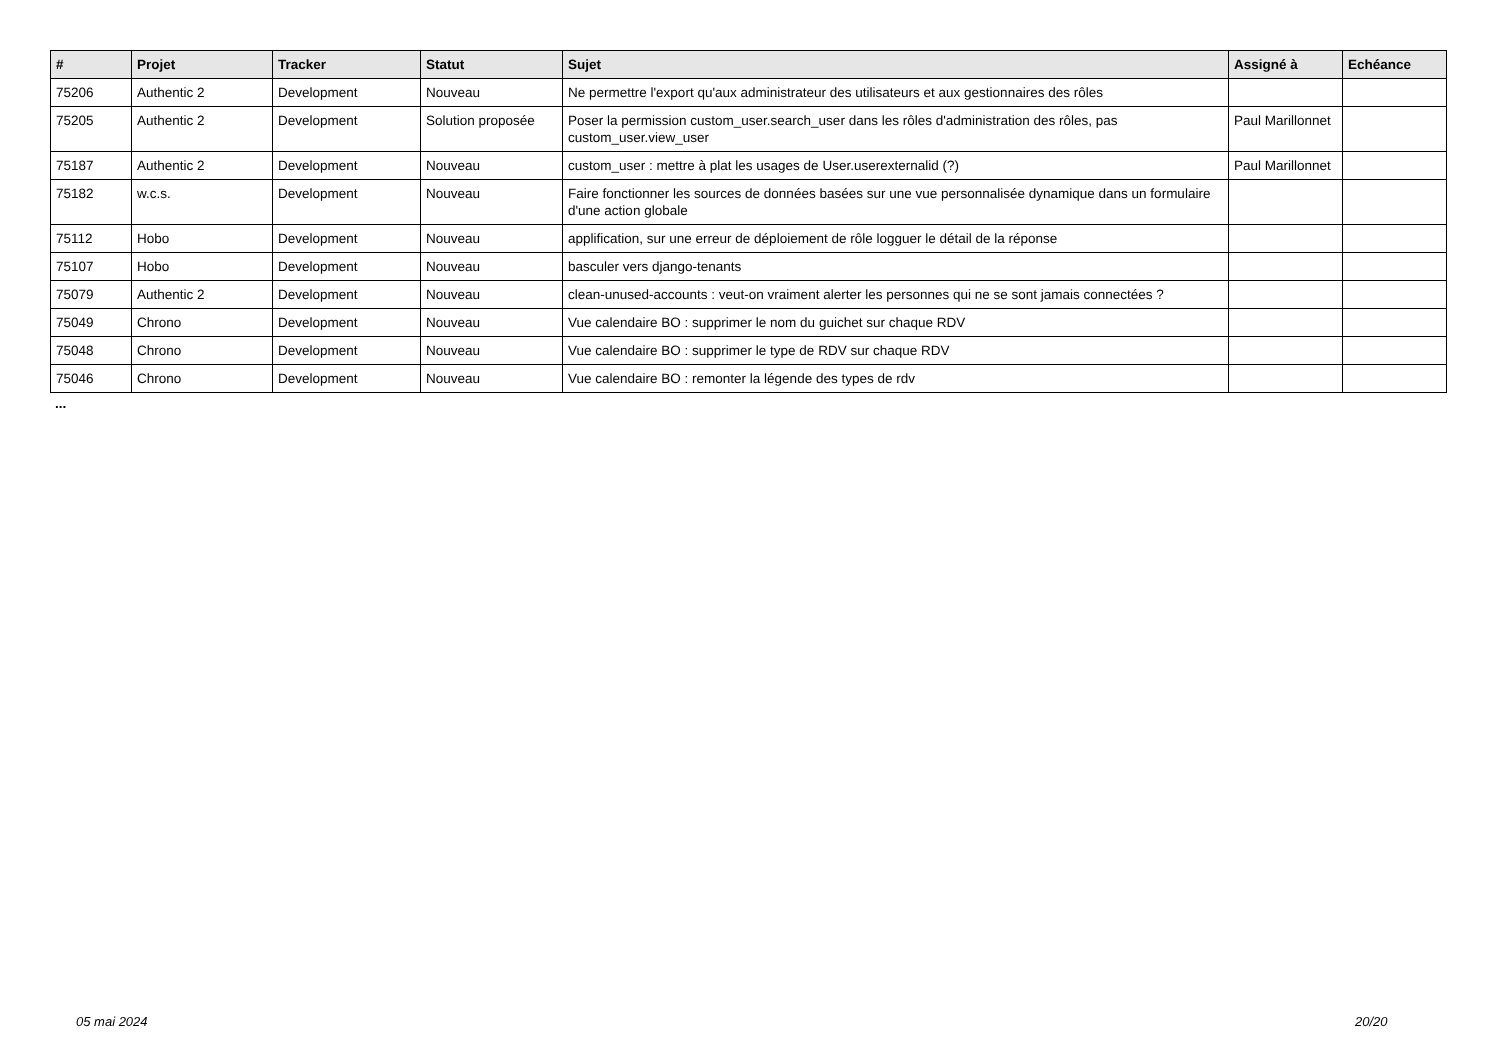| # | Projet | Tracker | Statut | Sujet | Assigné à | Echéance |
| --- | --- | --- | --- | --- | --- | --- |
| 75206 | Authentic 2 | Development | Nouveau | Ne permettre l'export qu'aux administrateur des utilisateurs et aux gestionnaires des rôles | | |
| 75205 | Authentic 2 | Development | Solution proposée | Poser la permission custom_user.search_user dans les rôles d'administration des rôles, pas custom_user.view_user | Paul Marillonnet | |
| 75187 | Authentic 2 | Development | Nouveau | custom_user : mettre à plat les usages de User.userexternalid (?) | Paul Marillonnet | |
| 75182 | w.c.s. | Development | Nouveau | Faire fonctionner les sources de données basées sur une vue personnalisée dynamique dans un formulaire d'une action globale | | |
| 75112 | Hobo | Development | Nouveau | applification, sur une erreur de déploiement de rôle logguer le détail de la réponse | | |
| 75107 | Hobo | Development | Nouveau | basculer vers django-tenants | | |
| 75079 | Authentic 2 | Development | Nouveau | clean-unused-accounts : veut-on vraiment alerter les personnes qui ne se sont jamais connectées ? | | |
| 75049 | Chrono | Development | Nouveau | Vue calendaire BO : supprimer le nom du guichet sur chaque RDV | | |
| 75048 | Chrono | Development | Nouveau | Vue calendaire BO : supprimer le type de RDV sur chaque RDV | | |
| 75046 | Chrono | Development | Nouveau | Vue calendaire BO : remonter la légende des types de rdv | | |
...
05 mai 2024 20/20